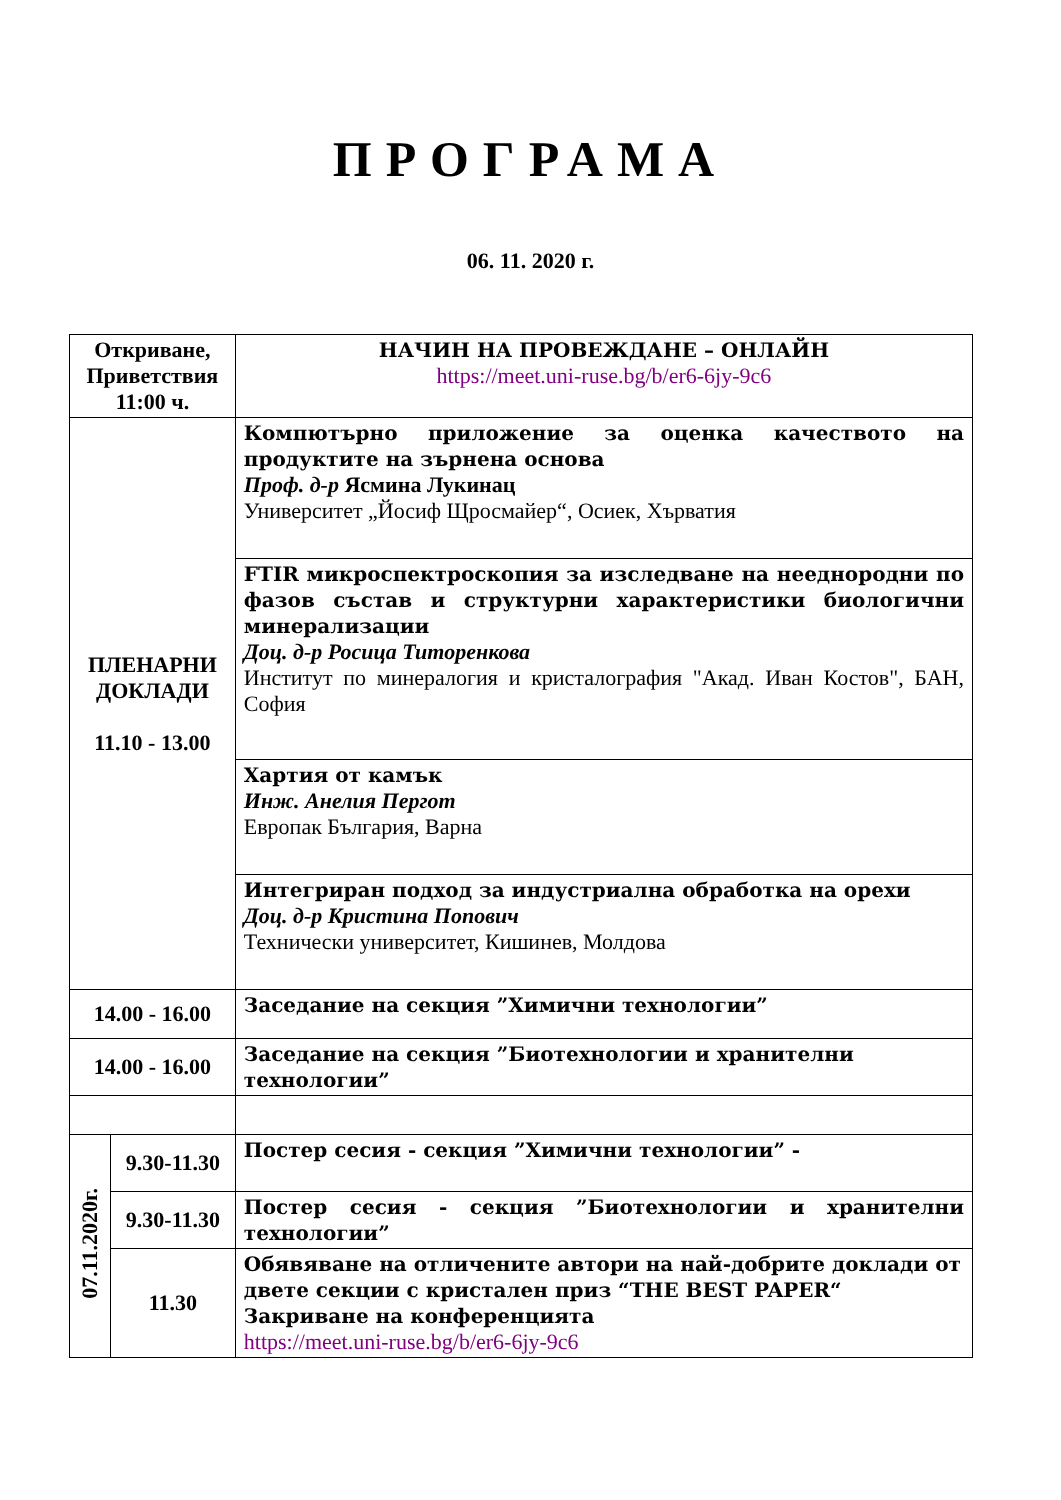ПРОГРАМА
06. 11. 2020 г.
| Откриване, Приветствия 11:00 ч. | | НАЧИН НА ПРОВЕЖДАНЕ – ОНЛАЙН https://meet.uni-ruse.bg/b/er6-6jy-9c6 |
| ПЛЕНАРНИ ДОКЛАДИ 11.10 - 13.00 | | Компютърно приложение за оценка качеството на продуктите на зърнена основа Проф. д-р Ясмина Лукинац Университет „Йосиф Щросмайер“, Осиек, Хърватия |
| | | FTIR микроспектроскопия за изследване на нееднородни по фазов състав и структурни характеристики биологични минерализации Доц. д-р Росица Титоренкова Институт по минералогия и кристалография "Акад. Иван Костов", БАН, София |
| | | Хартия от камък Инж. Анелия Пергот Европак България, Варна |
| | | Интегриран подход за индустриална обработка на орехи Доц. д-р Кристина Попович Технически университет, Кишинев, Молдова |
| 14.00 - 16.00 | | Заседание на секция ”Химични технологии” |
| 14.00 - 16.00 | | Заседание на секция ”Биотехнологии и хранителни технологии” |
| 07.11.2020г. | 9.30-11.30 | Постер сесия - секция ”Химични технологии” - |
| | 9.30-11.30 | Постер сесия - секция ”Биотехнологии и хранителни технологии” |
| | 11.30 | Обявяване на отличените автори на най-добрите доклади от двете секции с кристален приз “THE BEST PAPER“ Закриване на конференцията https://meet.uni-ruse.bg/b/er6-6jy-9c6 |